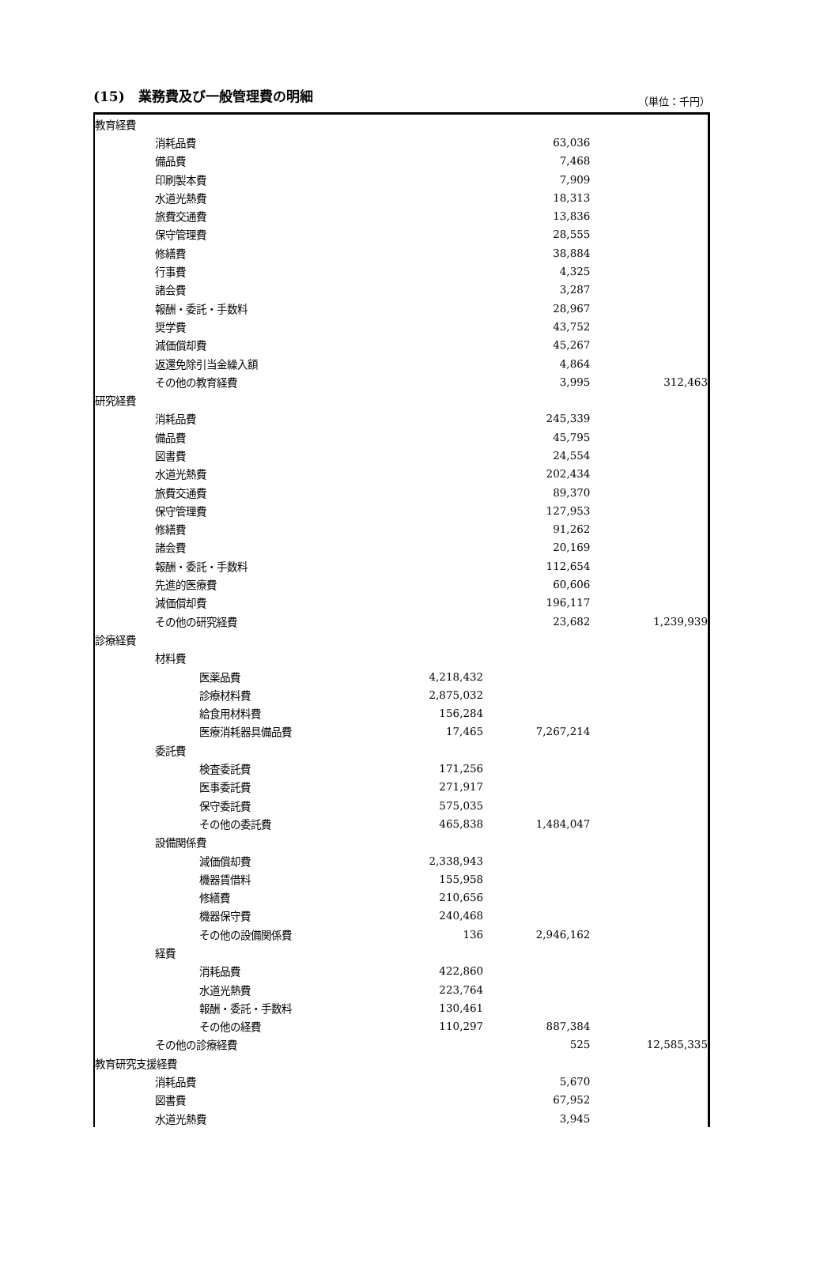(15)　業務費及び一般管理費の明細 （単位：千円）
| 教育経費 | | | | | |
| | 消耗品費 | | | 63,036 | |
| | 備品費 | | | 7,468 | |
| | 印刷製本費 | | | 7,909 | |
| | 水道光熱費 | | | 18,313 | |
| | 旅費交通費 | | | 13,836 | |
| | 保守管理費 | | | 28,555 | |
| | 修繕費 | | | 38,884 | |
| | 行事費 | | | 4,325 | |
| | 諸会費 | | | 3,287 | |
| | 報酬・委託・手数料 | | | 28,967 | |
| | 奨学費 | | | 43,752 | |
| | 減価償却費 | | | 45,267 | |
| | 返還免除引当金繰入額 | | | 4,864 | |
| | その他の教育経費 | | | 3,995 | 312,463 |
| 研究経費 | | | | | |
| | 消耗品費 | | | 245,339 | |
| | 備品費 | | | 45,795 | |
| | 図書費 | | | 24,554 | |
| | 水道光熱費 | | | 202,434 | |
| | 旅費交通費 | | | 89,370 | |
| | 保守管理費 | | | 127,953 | |
| | 修繕費 | | | 91,262 | |
| | 諸会費 | | | 20,169 | |
| | 報酬・委託・手数料 | | | 112,654 | |
| | 先進的医療費 | | | 60,606 | |
| | 減価償却費 | | | 196,117 | |
| | その他の研究経費 | | | 23,682 | 1,239,939 |
| 診療経費 | | | | | |
| | 材料費 | | | | |
| | | 医薬品費 | 4,218,432 | | |
| | | 診療材料費 | 2,875,032 | | |
| | | 給食用材料費 | 156,284 | | |
| | | 医療消耗器具備品費 | 17,465 | 7,267,214 | |
| | 委託費 | | | | |
| | | 検査委託費 | 171,256 | | |
| | | 医事委託費 | 271,917 | | |
| | | 保守委託費 | 575,035 | | |
| | | その他の委託費 | 465,838 | 1,484,047 | |
| | 設備関係費 | | | | |
| | | 減価償却費 | 2,338,943 | | |
| | | 機器賃借料 | 155,958 | | |
| | | 修繕費 | 210,656 | | |
| | | 機器保守費 | 240,468 | | |
| | | その他の設備関係費 | 136 | 2,946,162 | |
| | 経費 | | | | |
| | | 消耗品費 | 422,860 | | |
| | | 水道光熱費 | 223,764 | | |
| | | 報酬・委託・手数料 | 130,461 | | |
| | | その他の経費 | 110,297 | 887,384 | |
| | その他の診療経費 | | | 525 | 12,585,335 |
| 教育研究支援経費 | | | | | |
| | 消耗品費 | | | 5,670 | |
| | 図書費 | | | 67,952 | |
| | 水道光熱費 | | | 3,945 | |